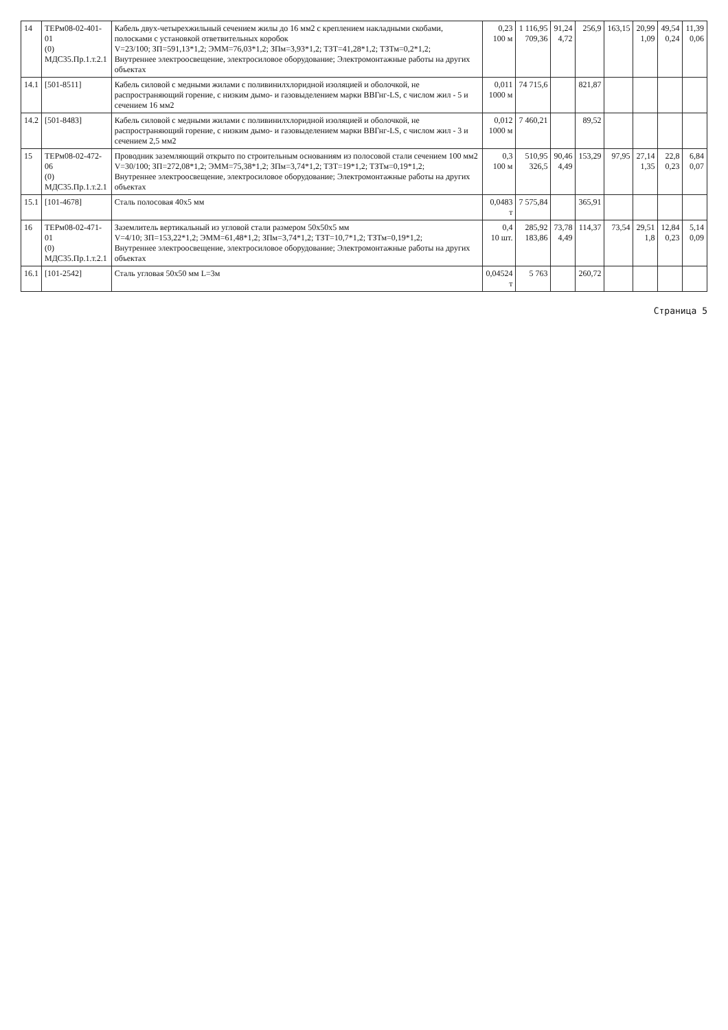| 14 | ТЕРм08-02-401-01 (0) МДС35.Пр.1.т.2.1 | Кабель двух-четырехжильный сечением жилы до 16 мм2 с креплением накладными скобами, полосками с установкой ответвительных коробок V=23/100; ЗП=591,13*1,2; ЭММ=76,03*1,2; ЗПм=3,93*1,2; ТЗТ=41,28*1,2; ТЗТм=0,2*1,2; Внутреннее электроосвещение, электросиловое оборудование; Электромонтажные работы на других объектах | 0,23 100 м | 1 116,95 709,36 | 91,24 4,72 | 256,9 | 163,15 | 20,99 1,09 | 49,54 0,24 | 11,39 0,06 |
| 14.1 | [501-8511] | Кабель силовой с медными жилами с поливинилхлоридной изоляцией и оболочкой, не распространяющий горение, с низким дымо- и газовыделением марки ВВГнг-LS, с числом жил - 5 и сечением 16 мм2 | 0,011 1000 м | 74 715,6 | | 821,87 | | | | |
| 14.2 | [501-8483] | Кабель силовой с медными жилами с поливинилхлоридной изоляцией и оболочкой, не распространяющий горение, с низким дымо- и газовыделением марки ВВГнг-LS, с числом жил - 3 и сечением 2,5 мм2 | 0,012 1000 м | 7 460,21 | | 89,52 | | | | |
| 15 | ТЕРм08-02-472-06 (0) МДС35.Пр.1.т.2.1 | Проводник заземляющий открыто по строительным основаниям из полосовой стали сечением 100 мм2 V=30/100; ЗП=272,08*1,2; ЭММ=75,38*1,2; ЗПм=3,74*1,2; ТЗТ=19*1,2; ТЗТм=0,19*1,2; Внутреннее электроосвещение, электросиловое оборудование; Электромонтажные работы на других объектах | 0,3 100 м | 510,95 326,5 | 90,46 4,49 | 153,29 | 97,95 | 27,14 1,35 | 22,8 0,23 | 6,84 0,07 |
| 15.1 | [101-4678] | Сталь полосовая 40х5 мм | 0,0483 т | 7 575,84 | | 365,91 | | | | |
| 16 | ТЕРм08-02-471-01 (0) МДС35.Пр.1.т.2.1 | Заземлитель вертикальный из угловой стали размером 50х50х5 мм V=4/10; ЗП=153,22*1,2; ЭММ=61,48*1,2; ЗПм=3,74*1,2; ТЗТ=10,7*1,2; ТЗТм=0,19*1,2; Внутреннее электроосвещение, электросиловое оборудование; Электромонтажные работы на других объектах | 0,4 10 шт. | 285,92 183,86 | 73,78 4,49 | 114,37 | 73,54 | 29,51 1,8 | 12,84 0,23 | 5,14 0,09 |
| 16.1 | [101-2542] | Сталь угловая 50х50 мм L=3м | 0,04524 т | 5 763 | | 260,72 | | | | |
Страница 5